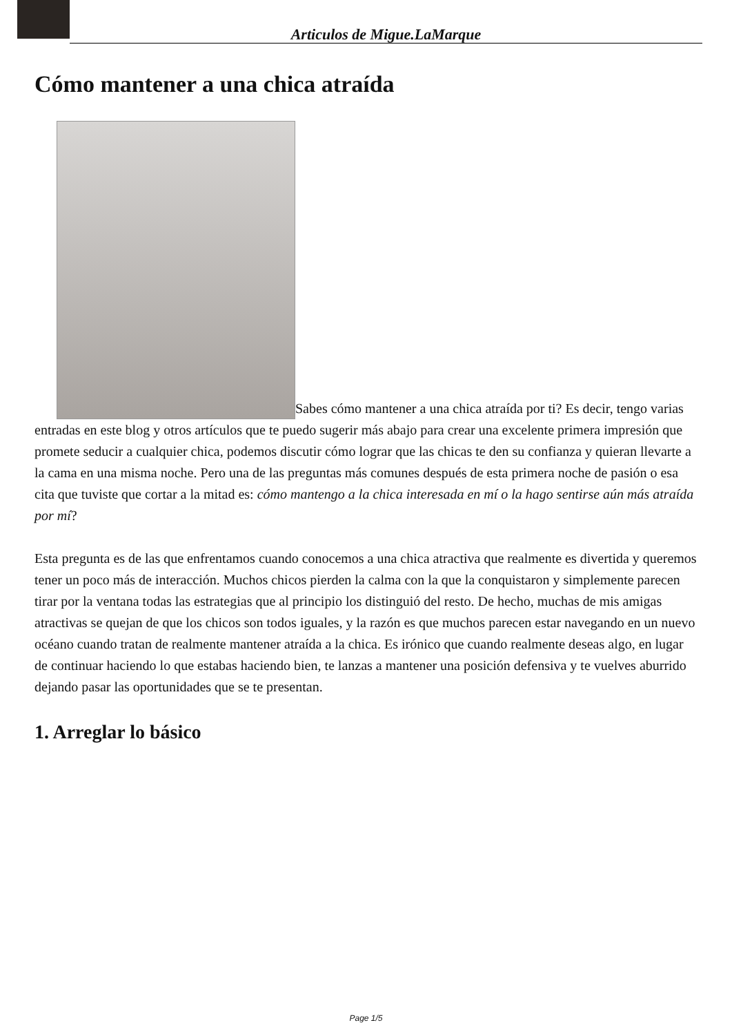Articulos de Migue.LaMarque
Cómo mantener a una chica atraída
Sabes cómo mantener a una chica atraída por ti? Es decir, tengo varias entradas en este blog y otros artículos que te puedo sugerir más abajo para crear una excelente primera impresión que promete seducir a cualquier chica, podemos discutir cómo lograr que las chicas te den su confianza y quieran llevarte a la cama en una misma noche. Pero una de las preguntas más comunes después de esta primera noche de pasión o esa cita que tuviste que cortar a la mitad es: cómo mantengo a la chica interesada en mí o la hago sentirse aún más atraída por mí?
Esta pregunta es de las que enfrentamos cuando conocemos a una chica atractiva que realmente es divertida y queremos tener un poco más de interacción. Muchos chicos pierden la calma con la que la conquistaron y simplemente parecen tirar por la ventana todas las estrategias que al principio los distinguió del resto. De hecho, muchas de mis amigas atractivas se quejan de que los chicos son todos iguales, y la razón es que muchos parecen estar navegando en un nuevo océano cuando tratan de realmente mantener atraída a la chica. Es irónico que cuando realmente deseas algo, en lugar de continuar haciendo lo que estabas haciendo bien, te lanzas a mantener una posición defensiva y te vuelves aburrido dejando pasar las oportunidades que se te presentan.
1. Arreglar lo básico
Page 1/5